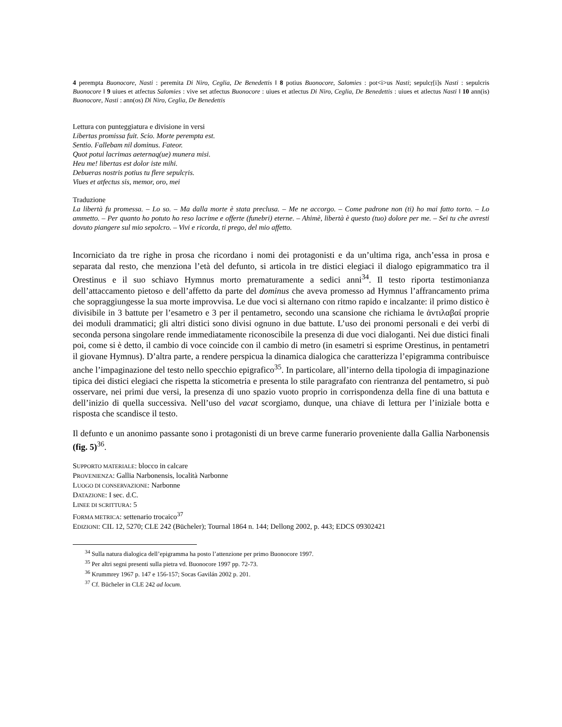4 perempta Buonocore, Nasti : peremita Di Niro, Ceglia, De Benedettis ‖ 8 potius Buonocore, Salomies : pot<i>us Nasti; sepulcṛ[i]s Nasti : sepulcris Buonocore ‖ 9 uiues et atfectus Salomies : vive set atfectus Buonocore : uiues et atlectus Di Niro, Ceglia, De Benedettis : uiues et atlectus Nasti ‖ 10 ann(is) Buonocore, Nasti : ann(os) Di Niro, Ceglia, De Benedettis
Lettura con punteggiatura e divisione in versi
Libertas promissa fuit. Scio. Morte perempta est.
Sentio. Fallebam nil dominus. Fateor.
Quot potui lacrimas aeternaq(ue) munera misi.
Heu me! libertas est dolor iste mihi.
Debueras nostris potius tu flere sepulcṛis.
Viues et atfectus sis, memor, oro, mei
Traduzione
La libertà fu promessa. – Lo so. – Ma dalla morte è stata preclusa. – Me ne accorgo. – Come padrone non (ti) ho mai fatto torto. – Lo ammetto. – Per quanto ho potuto ho reso lacrime e offerte (funebri) eterne. – Ahimè, libertà è questo (tuo) dolore per me. – Sei tu che avresti dovuto piangere sul mio sepolcro. – Vivi e ricorda, ti prego, del mio affetto.
Incorniciato da tre righe in prosa che ricordano i nomi dei protagonisti e da un’ultima riga, anch’essa in prosa e separata dal resto, che menziona l’età del defunto, si articola in tre distici elegiaci il dialogo epigrammatico tra il Orestinus e il suo schiavo Hymnus morto prematuramente a sedici anni<sup>34</sup>. Il testo riporta testimonianza dell’attaccamento pietoso e dell’affetto da parte del dominus che aveva promesso ad Hymnus l’affrancamento prima che sopraggiungesse la sua morte improvvisa. Le due voci si alternano con ritmo rapido e incalzante: il primo distico è divisibile in 3 battute per l’esametro e 3 per il pentametro, secondo una scansione che richiama le ἀντιλαβαί proprie dei moduli drammatici; gli altri distici sono divisi ognuno in due battute. L’uso dei pronomi personali e dei verbi di seconda persona singolare rende immediatamente riconoscibile la presenza di due voci dialoganti. Nei due distici finali poi, come si è detto, il cambio di voce coincide con il cambio di metro (in esametri si esprime Orestinus, in pentametri il giovane Hymnus). D’altra parte, a rendere perspicua la dinamica dialogica che caratterizza l’epigramma contribuisce anche l’impaginazione del testo nello specchio epigrafico<sup>35</sup>. In particolare, all’interno della tipologia di impaginazione tipica dei distici elegiaci che rispetta la sticometria e presenta lo stile paragrafato con rientranza del pentametro, si può osservare, nei primi due versi, la presenza di uno spazio vuoto proprio in corrispondenza della fine di una battuta e dell’inizio di quella successiva. Nell’uso del vacat scorgiamo, dunque, una chiave di lettura per l’iniziale botta e risposta che scandisce il testo.
Il defunto e un anonimo passante sono i protagonisti di un breve carme funerario proveniente dalla Gallia Narbonensis (fig. 5)<sup>36</sup>.
SUPPORTO MATERIALE: blocco in calcare
PROVENIENZA: Gallia Narbonensis, località Narbonne
LUOGO DI CONSERVAZIONE: Narbonne
DATAZIONE: I sec. d.C.
LINEE DI SCRITTURA: 5
FORMA METRICA: settenario trocaico<sup>37</sup>
EDIZIONI: CIL 12, 5270; CLE 242 (Bücheler); Tournal 1864 n. 144; Dellong 2002, p. 443; EDCS 09302421
<sup>34</sup> Sulla natura dialogica dell’epigramma ha posto l’attenzione per primo Buonocore 1997.
<sup>35</sup> Per altri segni presenti sulla pietra vd. Buonocore 1997 pp. 72-73.
<sup>36</sup> Krummrey 1967 p. 147 e 156-157; Socas Gavilán 2002 p. 201.
<sup>37</sup> Cf. Bücheler in CLE 242 ad locum.